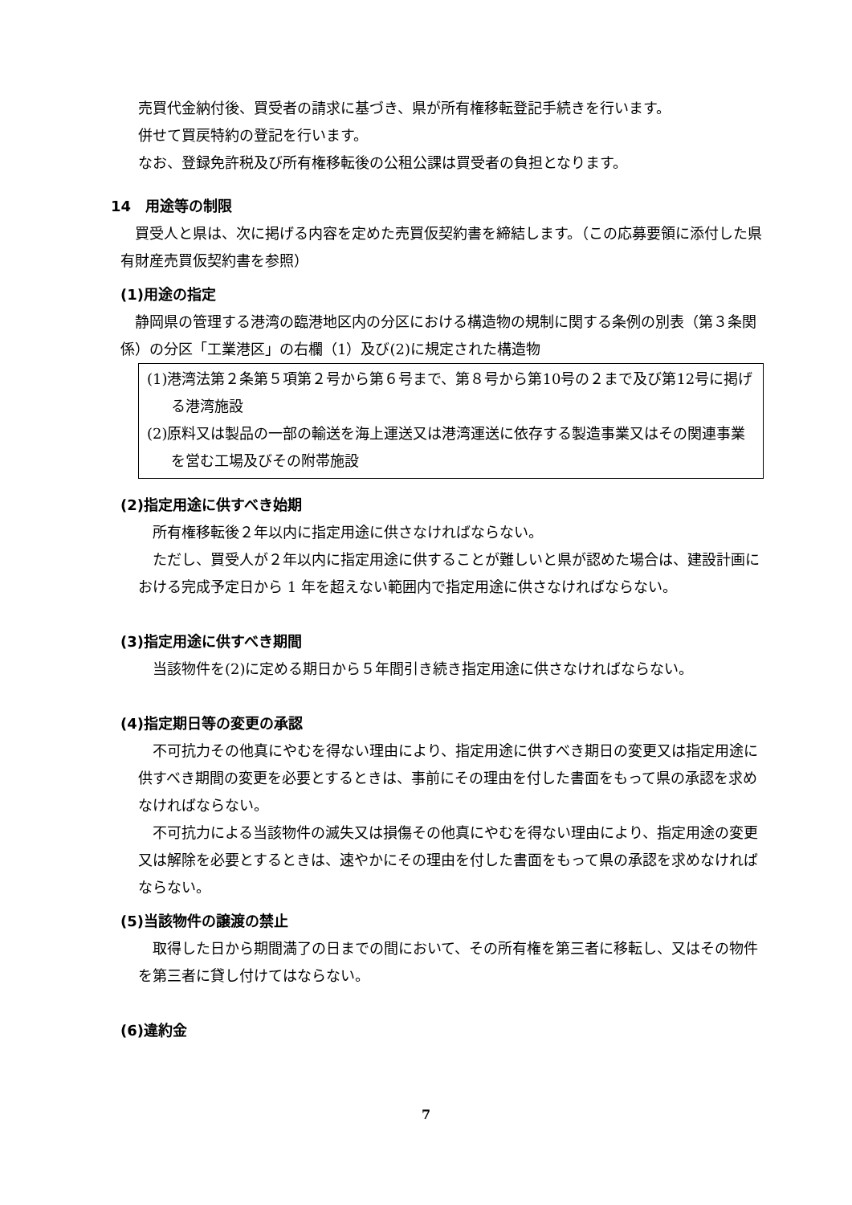売買代金納付後、買受者の請求に基づき、県が所有権移転登記手続きを行います。
併せて買戻特約の登記を行います。
なお、登録免許税及び所有権移転後の公租公課は買受者の負担となります。
14　用途等の制限
　買受人と県は、次に掲げる内容を定めた売買仮契約書を締結します。（この応募要領に添付した県有財産売買仮契約書を参照）
(1)用途の指定
　静岡県の管理する港湾の臨港地区内の分区における構造物の規制に関する条例の別表（第３条関係）の分区「工業港区」の右欄（1）及び(2)に規定された構造物
(1)港湾法第２条第５項第２号から第６号まで、第８号から第10号の２まで及び第12号に掲げる港湾施設
(2)原料又は製品の一部の輸送を海上運送又は港湾運送に依存する製造事業又はその関連事業を営む工場及びその附帯施設
(2)指定用途に供すべき始期
　所有権移転後２年以内に指定用途に供さなければならない。
　ただし、買受人が２年以内に指定用途に供することが難しいと県が認めた場合は、建設計画における完成予定日から 1 年を超えない範囲内で指定用途に供さなければならない。
(3)指定用途に供すべき期間
　当該物件を(2)に定める期日から５年間引き続き指定用途に供さなければならない。
(4)指定期日等の変更の承認
　不可抗力その他真にやむを得ない理由により、指定用途に供すべき期日の変更又は指定用途に供すべき期間の変更を必要とするときは、事前にその理由を付した書面をもって県の承認を求めなければならない。
　不可抗力による当該物件の滅失又は損傷その他真にやむを得ない理由により、指定用途の変更又は解除を必要とするときは、速やかにその理由を付した書面をもって県の承認を求めなければならない。
(5)当該物件の譲渡の禁止
　取得した日から期間満了の日までの間において、その所有権を第三者に移転し、又はその物件を第三者に貸し付けてはならない。
(6)違約金
7